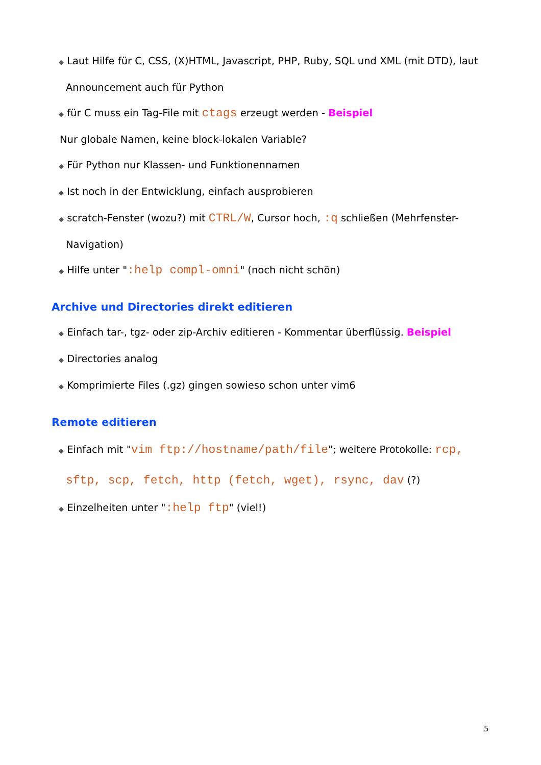◆ Laut Hilfe für C, CSS, (X)HTML, Javascript, PHP, Ruby, SQL und XML (mit DTD), laut Announcement auch für Python
◆ für C muss ein Tag-File mit ctags erzeugt werden - Beispiel
Nur globale Namen, keine block-lokalen Variable?
◆ Für Python nur Klassen- und Funktionennamen
◆ Ist noch in der Entwicklung, einfach ausprobieren
◆ scratch-Fenster (wozu?) mit CTRL/W, Cursor hoch, :q schließen (Mehrfenster-Navigation)
◆ Hilfe unter ":help compl-omni" (noch nicht schön)
Archive und Directories direkt editieren
◆ Einfach tar-, tgz- oder zip-Archiv editieren - Kommentar überflüssig. Beispiel
◆ Directories analog
◆ Komprimierte Files (.gz) gingen sowieso schon unter vim6
Remote editieren
◆ Einfach mit "vim ftp://hostname/path/file"; weitere Protokolle: rcp, sftp, scp, fetch, http (fetch, wget), rsync, dav (?)
◆ Einzelheiten unter ":help ftp" (viel!)
5